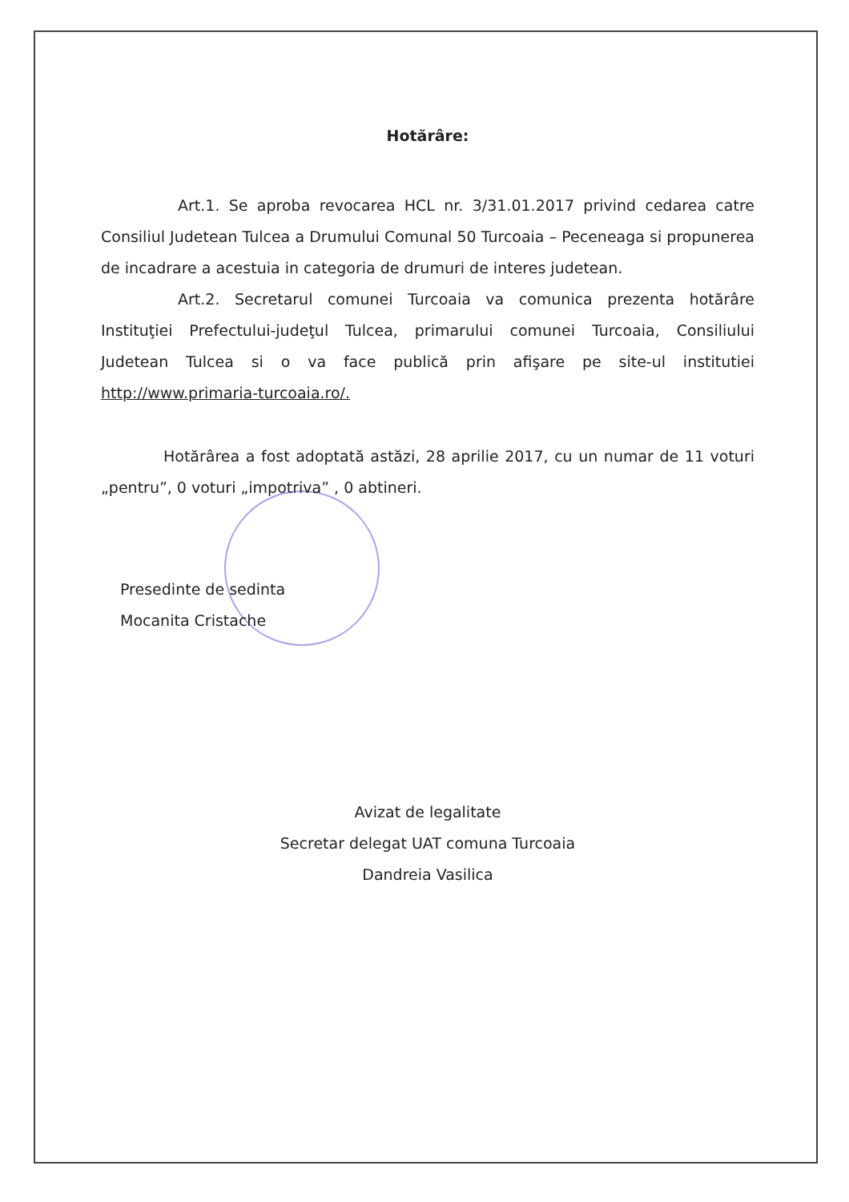Hotărâre:
Art.1. Se aproba revocarea HCL nr. 3/31.01.2017 privind cedarea catre Consiliul Judetean Tulcea a Drumului Comunal 50 Turcoaia – Peceneaga si propunerea de incadrare a acestuia in categoria de drumuri de interes judetean.
Art.2. Secretarul comunei Turcoaia va comunica prezenta hotărâre Instituţiei Prefectului-judeţul Tulcea, primarului comunei Turcoaia, Consiliului Judetean Tulcea si o va face publică prin afişare pe site-ul institutiei http://www.primaria-turcoaia.ro/.
Hotărârea a fost adoptată astăzi, 28 aprilie 2017, cu un numar de 11 voturi „pentru”, 0 voturi „impotriva” , 0 abtineri.
Presedinte de sedinta
Mocanita Cristache
Avizat de legalitate
Secretar delegat UAT comuna Turcoaia
Dandreia Vasilica